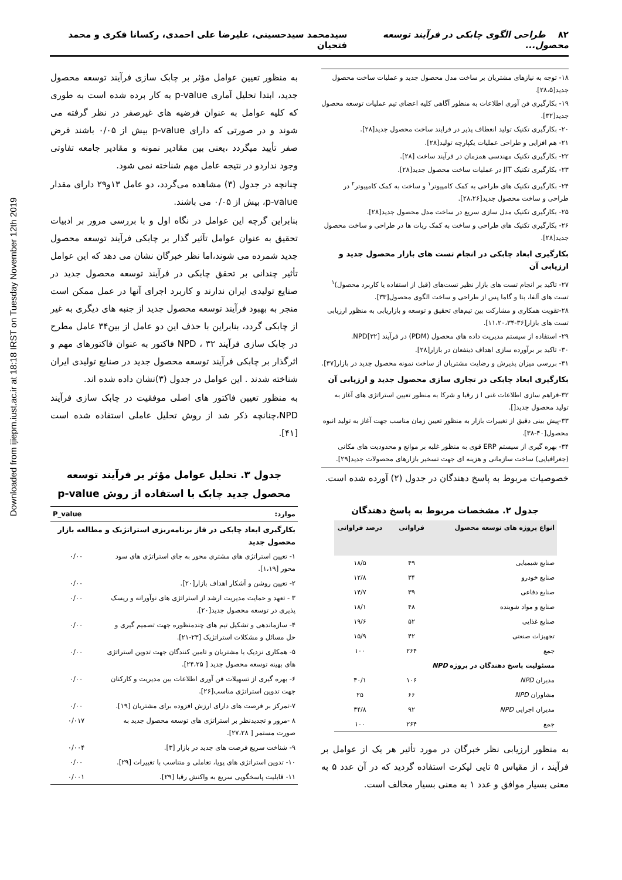Downloaded from ijiepm.iust.ac.ir at 18:18 IRST on Tuesday November 12th 2019
۸۲ طراحی الگوی چابکی در فرآیند توسعه محصول... سیدمحمد سیدحسینی، علیرضا علی احمدی، رکسانا فکری و محمد فتحیان
۱۸- توجه به نیازهای مشتریان بر ساخت مدل محصول جدید و عملیات ساخت محصول جدید[۲۸،۵].
۱۹- بکارگیری فن آوری اطلاعات به منظور آگاهی کلیه اعضای تیم عملیات توسعه محصول جدید[۳۲].
۲۰- بکارگیری تکنیک تولید انعطاف پذیر در فرایند ساخت محصول جدید[۲۸].
۲۱- هم افزایی و طراحی عملیات یکپارچه تولید[۲۸].
۲۲- بکارگیری تکنیک مهندسی همزمان در فرآیند ساخت [۲۸].
۲۳- بکارگیری تکنیک JIT در عملیات ساخت محصول جدید[۲۸].
۲۴- بکارگیری تکنیک های طراحی به کمک کامپیوتر<sup>۱</sup> و ساخت به کمک کامپیوتر<sup>۲</sup> در طراحی و ساخت محصول جدید[۲۸،۲۶].
۲۵- بکارگیری تکنیک مدل سازی سریع در ساخت مدل محصول جدید[۲۸].
۲۶- بکارگیری تکنیک های طراحی و ساخت به کمک ربات ها در طراحی و ساخت محصول جدید[۲۸].
بکارگیری ابعاد چابکی در انجام تست های بازار محصول جدید و ارزیابی آن
۲۷- تاکید بر انجام تست های بازار نظیر تست‌های (قبل از استفاده یا کاربرد محصول)<sup>۱</sup> تست های آلفا، بتا و گاما پس از طراحی و ساخت الگوی محصول[۳۳].
۲۸-تقویت همکاری و مشارکت بین تیم‌های تحقیق و توسعه و بازاریابی به منظور ارزیابی تست های بازار[۳۶-۱۱،۲۰،۳۴].
۲۹- استفاده از سیستم مدیریت داده های محصول (PDM) در فرآیند NPD[۳۲].
۳۰- تاکید بر برآورده سازی اهداف ذینفعان در بازار[۲۸].
۳۱- بررسی میزان پذیرش و رضایت مشتریان از ساخت نمونه محصول جدید در بازار[۳۷].
بکارگیری ابعاد چابکی در تجاری سازی محصول جدید و ارزیابی آن
۳۲-فراهم سازی اطلاعات غنی ا ز رقبا و شرکا به منظور تعیین استراتژی های آغاز به تولید محصول جدید[].
۳۳-پیش بینی دقیق از تغییرات بازار به منظور تعیین زمان مناسب جهت آغاز به تولید انبوه محصول[۴۰-۳۸].
۳۴- بهره گیری از سیستم ERP قوی به منظور غلبه بر موانع و محدودیت های مکانی (جغرافیایی) ساخت سازمانی و هزینه ای جهت تسخیر بازارهای محصولات جدید[۲۹].
خصوصیات مربوط به پاسخ دهندگان در جدول (۲) آورده شده است.
جدول ۲. مشخصات مربوط به پاسخ دهندگان
| انواع پروژه های توسعه محصول | فراوانی | درصد فراوانی |
| --- | --- | --- |
| صنایع شیمیایی | ۴۹ | ۱۸/۵ |
| صنایع خودرو | ۳۴ | ۱۲/۸ |
| صنایع دفاعی | ۳۹ | ۱۴/۷ |
| صنایع و مواد شوینده | ۴۸ | ۱۸/۱ |
| صنایع غذایی | ۵۲ | ۱۹/۶ |
| تجهیزات صنعتی | ۴۲ | ۱۵/۹ |
| جمع | ۲۶۴ | ۱۰۰ |
| مسئولیت پاسخ دهندگان در پروژه NPD | | |
| مدیران NPD | ۱۰۶ | ۴۰/۱ |
| مشاوران NPD | ۶۶ | ۲۵ |
| مدیران اجرایی NPD | ۹۲ | ۳۴/۸ |
| جمع | ۲۶۴ | ۱۰۰ |
به منظور ارزیابی نظر خبرگان در مورد تأثیر هر یک از عوامل بر فرآیند ، از مقیاس ۵ تایی لیکرت استفاده گردید که در آن عدد ۵ به معنی بسیار موافق و عدد ۱ به معنی بسیار مخالف است.
به منظور تعیین عوامل مؤثر بر چابک سازی فرآیند توسعه محصول جدید، ابتدا تحلیل آماری p-value به کار برده شده است به طوری که کلیه عوامل به عنوان فرضیه های غیرصفر در نظر گرفته می شوند و در صورتی که دارای p-value بیش از ۰/۰۵ باشند فرض صفر تأیید میگردد ،یعنی بین مقادیر نمونه و مقادیر جامعه تفاوتی وجود نداردو در نتیجه عامل مهم شناخته نمی شود.
چنانچه در جدول (۳) مشاهده می‌گردد، دو عامل ۱۳و۲۹ دارای مقدار p-value، بیش از ۰/۰۵ می باشند.
بنابراین گرچه این عوامل در نگاه اول و با بررسی مرور بر ادبیات تحقیق به عنوان عوامل تآثیر گذار بر چابکی فرآیند توسعه محصول جدید شمرده می شوند،اما نظر خبرگان نشان می دهد که این عوامل تأثیر چندانی بر تحقق چابکی در فرآیند توسعه محصول جدید در صنایع تولیدی ایران ندارند و کاربرد اجرای آنها در عمل ممکن است منجر به بهبود فرآیند توسعه محصول جدید از جنبه های دیگری به غیر از چابکی گردد، بنابراین با حذف این دو عامل از بین۳۴ عامل مطرح در چابک سازی فرآیند NPD ، ۳۲ فاکتور به عنوان فاکتورهای مهم و اثرگذار بر چابکی فرآیند توسعه محصول جدید در صنایع تولیدی ایران شناخته شدند . این عوامل در جدول (۳)نشان داده شده اند.
به منظور تعیین فاکتور های اصلی موفقیت در چابک سازی فرآیند NPD،چنانچه ذکر شد از روش تحلیل عاملی استفاده شده است [۴۱].
جدول ۳. تحلیل عوامل مؤثر بر فرآیند توسعه محصول جدید چابک با استفاده از روش p-value
| موارد: | P_value |
| --- | --- |
| بکارگیری ابعاد چابکی در فاز برنامه‌ریزی استراتژیک و مطالعه بازار محصول جدید | |
| ۱- تعیین استراتژی های مشتری محور به جای استراتژی های سود محور [۱،۱۹]. | ۰/۰۰ |
| ۲- تعیین روشن و آشکار اهداف بازار[۲۰]. | ۰/۰۰ |
| ۳ - تعهد و حمایت مدیریت ارشد از استراتژی های نوآورانه و ریسک پذیری در توسعه محصول جدید[۲۰]. | ۰/۰۰ |
| ۴- سازماندهی و تشکیل تیم های چندمنظوره جهت تصمیم گیری و حل مسائل و مشکلات استراتژیک [۲۳-۲۱]. | ۰/۰۰ |
| ۵- همکاری نزدیک با مشتریان و تامین کنندگان جهت تدوین استراتژی های بهینه توسعه محصول جدید [ ۲۴،۲۵]. | ۰/۰۰ |
| ۶- بهره گیری از تسهیلات فن آوری اطلاعات بین مدیریت و کارکنان جهت تدوین استراتژی مناسب[۲۶]. | ۰/۰۰ |
| ۷-تمرکز بر فرصت های دارای ارزش افزوده برای مشتریان [۱۹]. | ۰/۰۰ |
| ۸ -مرور و تجدیدنظر بر استراتژی های توسعه محصول جدید به صورت مستمر [ ۲۷،۲۸]. | ۰/۰۱۷ |
| ۹- شناخت سریع فرصت های جدید در بازار [۳]. | ۰/۰۰۴ |
| ۱۰- تدوین استراتژی های پویا، تعاملی و متناسب با تغییرات [۲۹]. | ۰/۰۰ |
| ۱۱- قابلیت پاسخگویی سریع به واکنش رقبا [۲۹]. | ۰/۰۰۱ |